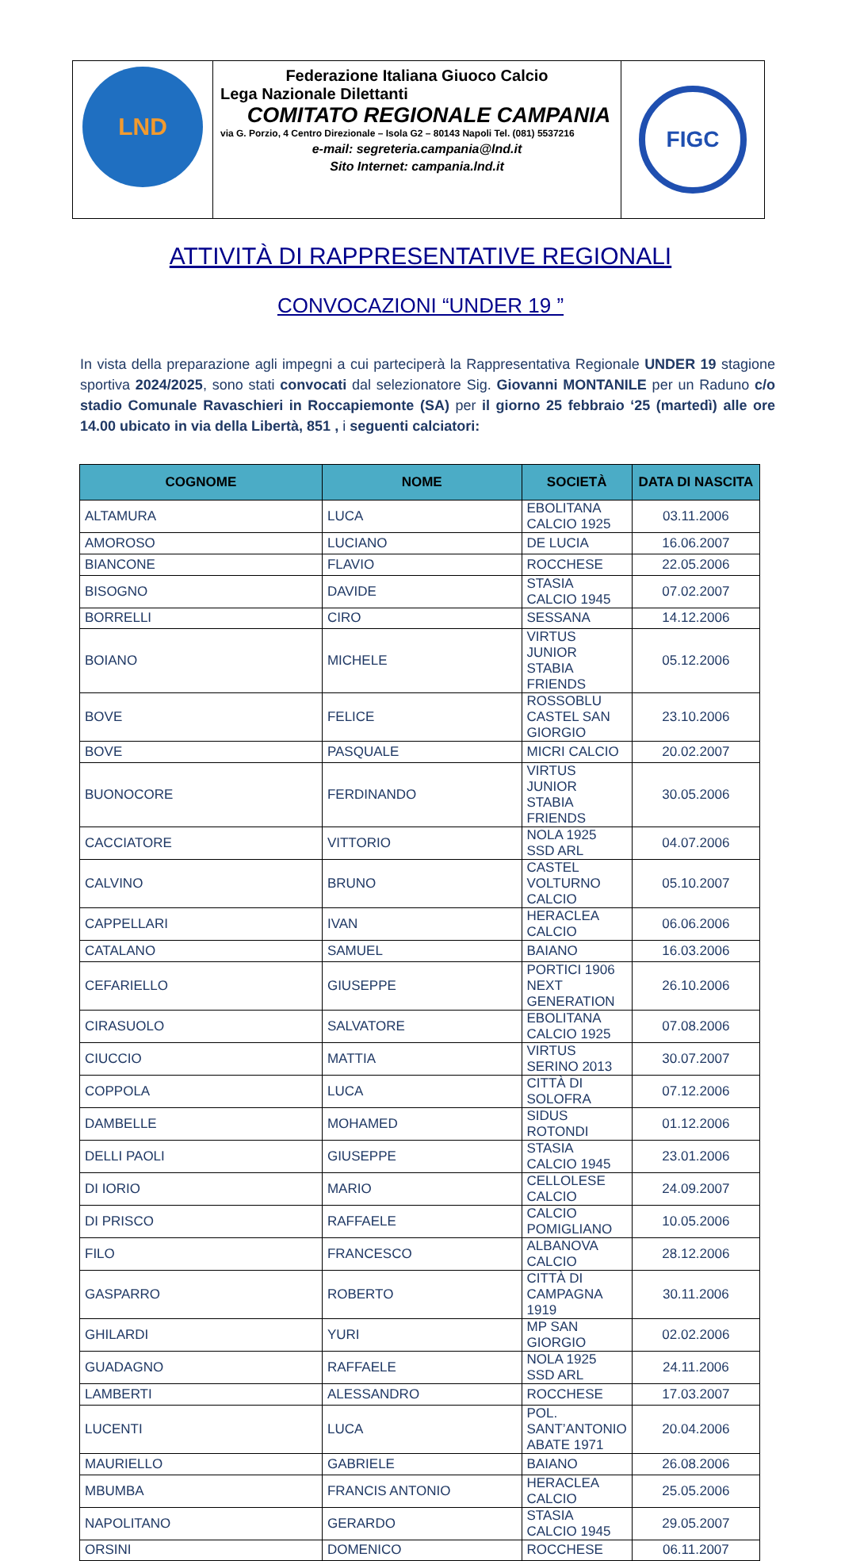| LND | Federazione Italiana Giuoco Calcio Lega Nazionale Dilettanti COMITATO REGIONALE CAMPANIA via G. Porzio, 4 Centro Direzionale – Isola G2 – 80143 Napoli Tel. (081) 5537216 e-mail: segreteria.campania@lnd.it Sito Internet: campania.lnd.it | FIGC |
ATTIVITÀ DI RAPPRESENTATIVE REGIONALI
CONVOCAZIONI “UNDER 19 ”
In vista della preparazione agli impegni a cui parteciperà la Rappresentativa Regionale UNDER 19 stagione sportiva 2024/2025, sono stati convocati dal selezionatore Sig. Giovanni MONTANILE per un Raduno c/o stadio Comunale Ravaschieri in Roccapiemonte (SA) per il giorno 25 febbraio ‘25 (martedì) alle ore 14.00 ubicato in via della Libertà, 851 , i seguenti calciatori:
| COGNOME | NOME | SOCIETÀ | DATA DI NASCITA |
| --- | --- | --- | --- |
| ALTAMURA | LUCA | EBOLITANA CALCIO 1925 | 03.11.2006 |
| AMOROSO | LUCIANO | DE LUCIA | 16.06.2007 |
| BIANCONE | FLAVIO | ROCCHESE | 22.05.2006 |
| BISOGNO | DAVIDE | STASIA CALCIO 1945 | 07.02.2007 |
| BORRELLI | CIRO | SESSANA | 14.12.2006 |
| BOIANO | MICHELE | VIRTUS JUNIOR STABIA FRIENDS | 05.12.2006 |
| BOVE | FELICE | ROSSOBLU CASTEL SAN GIORGIO | 23.10.2006 |
| BOVE | PASQUALE | MICRI CALCIO | 20.02.2007 |
| BUONOCORE | FERDINANDO | VIRTUS JUNIOR STABIA FRIENDS | 30.05.2006 |
| CACCIATORE | VITTORIO | NOLA 1925 SSD ARL | 04.07.2006 |
| CALVINO | BRUNO | CASTEL VOLTURNO CALCIO | 05.10.2007 |
| CAPPELLARI | IVAN | HERACLEA CALCIO | 06.06.2006 |
| CATALANO | SAMUEL | BAIANO | 16.03.2006 |
| CEFARIELLO | GIUSEPPE | PORTICI 1906 NEXT GENERATION | 26.10.2006 |
| CIRASUOLO | SALVATORE | EBOLITANA CALCIO 1925 | 07.08.2006 |
| CIUCCIO | MATTIA | VIRTUS SERINO 2013 | 30.07.2007 |
| COPPOLA | LUCA | CITTÀ DI SOLOFRA | 07.12.2006 |
| DAMBELLE | MOHAMED | SIDUS ROTONDI | 01.12.2006 |
| DELLI PAOLI | GIUSEPPE | STASIA CALCIO 1945 | 23.01.2006 |
| DI IORIO | MARIO | CELLOLESE CALCIO | 24.09.2007 |
| DI PRISCO | RAFFAELE | CALCIO POMIGLIANO | 10.05.2006 |
| FILO | FRANCESCO | ALBANOVA CALCIO | 28.12.2006 |
| GASPARRO | ROBERTO | CITTÀ DI CAMPAGNA 1919 | 30.11.2006 |
| GHILARDI | YURI | MP SAN GIORGIO | 02.02.2006 |
| GUADAGNO | RAFFAELE | NOLA 1925 SSD ARL | 24.11.2006 |
| LAMBERTI | ALESSANDRO | ROCCHESE | 17.03.2007 |
| LUCENTI | LUCA | POL. SANT’ANTONIO ABATE 1971 | 20.04.2006 |
| MAURIELLO | GABRIELE | BAIANO | 26.08.2006 |
| MBUMBA | FRANCIS ANTONIO | HERACLEA CALCIO | 25.05.2006 |
| NAPOLITANO | GERARDO | STASIA CALCIO 1945 | 29.05.2007 |
| ORSINI | DOMENICO | ROCCHESE | 06.11.2007 |